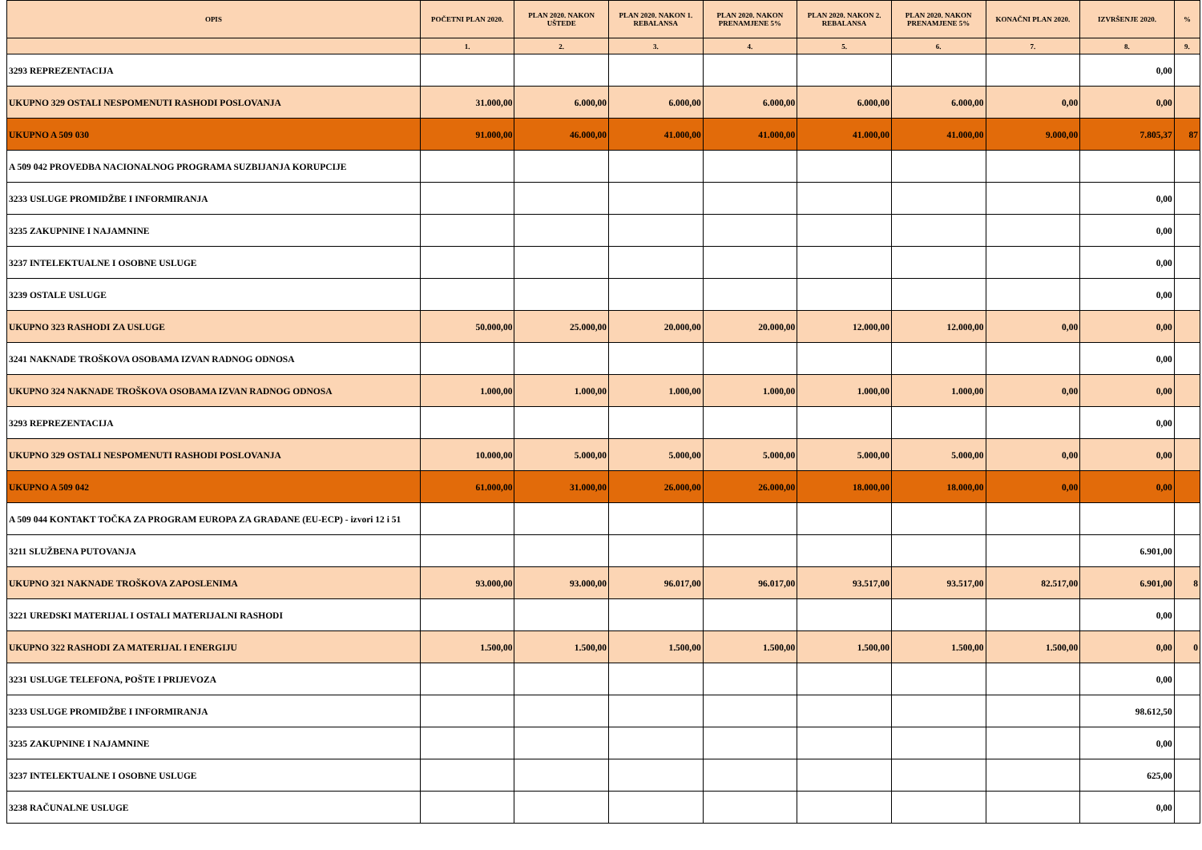| OPIS | POČETNI PLAN 2020. | PLAN 2020. NAKON UŠTEDE | PLAN 2020. NAKON 1. REBALANSA | PLAN 2020. NAKON PRENAMJENE 5% | PLAN 2020. NAKON 2. REBALANSA | PLAN 2020. NAKON PRENAMJENE 5% | KONAČNI PLAN 2020. | IZVRŠENJE 2020. | % |
| --- | --- | --- | --- | --- | --- | --- | --- | --- | --- |
| | 1. | 2. | 3. | 4. | 5. | 6. | 7. | 8. | 9. |
| 3293 REPREZENTACIJA | | | | | | | | 0,00 | |
| UKUPNO 329 OSTALI NESPOMENUTI RASHODI POSLOVANJA | 31.000,00 | 6.000,00 | 6.000,00 | 6.000,00 | 6.000,00 | 6.000,00 | 0,00 | 0,00 | |
| UKUPNO A 509 030 | 91.000,00 | 46.000,00 | 41.000,00 | 41.000,00 | 41.000,00 | 41.000,00 | 9.000,00 | 7.805,37 | 87 |
| A 509 042 PROVEDBA NACIONALNOG PROGRAMA SUZBIJANJA KORUPCIJE | | | | | | | | | |
| 3233 USLUGE PROMIDŽBE I INFORMIRANJA | | | | | | | | 0,00 | |
| 3235 ZAKUPNINE I NAJAMNINE | | | | | | | | 0,00 | |
| 3237 INTELEKTUALNE I OSOBNE USLUGE | | | | | | | | 0,00 | |
| 3239 OSTALE USLUGE | | | | | | | | 0,00 | |
| UKUPNO 323 RASHODI ZA USLUGE | 50.000,00 | 25.000,00 | 20.000,00 | 20.000,00 | 12.000,00 | 12.000,00 | 0,00 | 0,00 | |
| 3241 NAKNADE TROŠKOVA OSOBAMA IZVAN RADNOG ODNOSA | | | | | | | | 0,00 | |
| UKUPNO 324 NAKNADE TROŠKOVA OSOBAMA IZVAN RADNOG ODNOSA | 1.000,00 | 1.000,00 | 1.000,00 | 1.000,00 | 1.000,00 | 1.000,00 | 0,00 | 0,00 | |
| 3293 REPREZENTACIJA | | | | | | | | 0,00 | |
| UKUPNO 329 OSTALI NESPOMENUTI RASHODI POSLOVANJA | 10.000,00 | 5.000,00 | 5.000,00 | 5.000,00 | 5.000,00 | 5.000,00 | 0,00 | 0,00 | |
| UKUPNO A 509 042 | 61.000,00 | 31.000,00 | 26.000,00 | 26.000,00 | 18.000,00 | 18.000,00 | 0,00 | 0,00 | |
| A 509 044 KONTAKT TOČKA ZA PROGRAM EUROPA ZA GRAĐANE (EU-ECP) - izvori 12 i 51 | | | | | | | | | |
| 3211 SLUŽBENA PUTOVANJA | | | | | | | | 6.901,00 | |
| UKUPNO 321 NAKNADE TROŠKOVA ZAPOSLENIMA | 93.000,00 | 93.000,00 | 96.017,00 | 96.017,00 | 93.517,00 | 93.517,00 | 82.517,00 | 6.901,00 | 8 |
| 3221 UREDSKI MATERIJAL I OSTALI MATERIJALNI RASHODI | | | | | | | | 0,00 | |
| UKUPNO 322 RASHODI ZA MATERIJAL I ENERGIJU | 1.500,00 | 1.500,00 | 1.500,00 | 1.500,00 | 1.500,00 | 1.500,00 | 1.500,00 | 0,00 | 0 |
| 3231 USLUGE TELEFONA, POŠTE I PRIJEVOZA | | | | | | | | 0,00 | |
| 3233 USLUGE PROMIDŽBE I INFORMIRANJA | | | | | | | | 98.612,50 | |
| 3235 ZAKUPNINE I NAJAMNINE | | | | | | | | 0,00 | |
| 3237 INTELEKTUALNE I OSOBNE USLUGE | | | | | | | | 625,00 | |
| 3238 RAČUNALNE USLUGE | | | | | | | | 0,00 | |